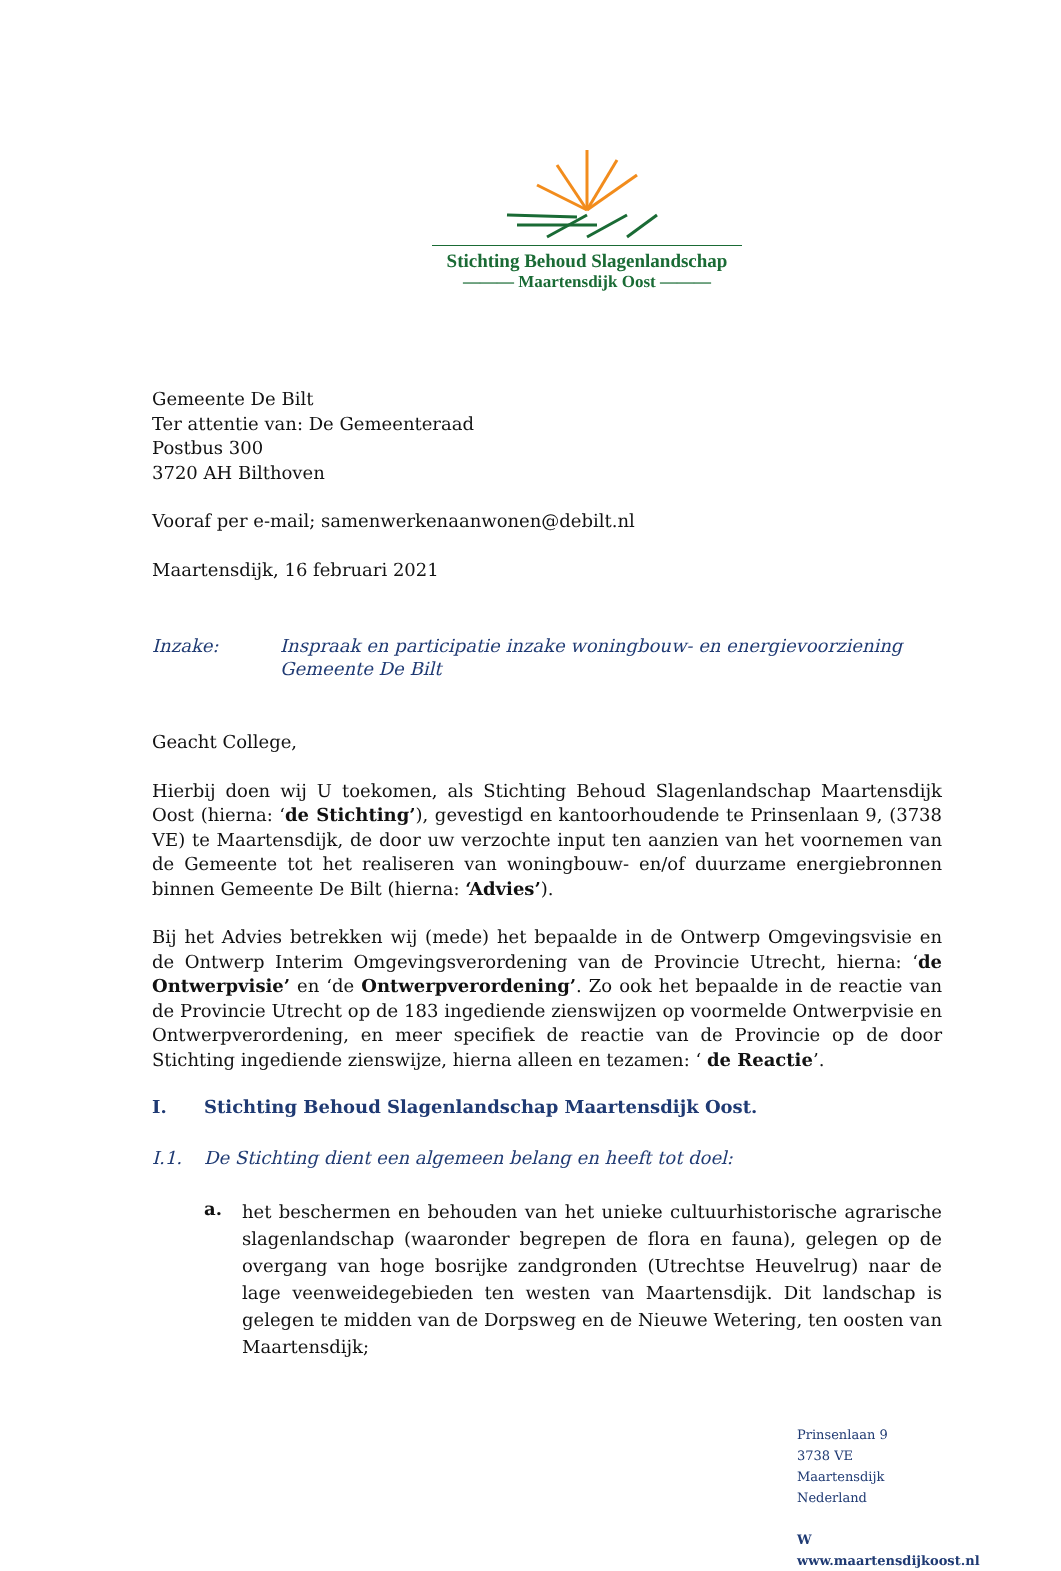Stichting Behoud Slagenlandschap
——— Maartensdijk Oost ———
Gemeente De Bilt
Ter attentie van: De Gemeenteraad
Postbus 300
3720 AH Bilthoven
Vooraf per e-mail; samenwerkenaanwonen@debilt.nl
Maartensdijk, 16 februari 2021
Inzake: Inspraak en participatie inzake woningbouw- en energievoorziening Gemeente De Bilt
Geacht College,
Hierbij doen wij U toekomen, als Stichting Behoud Slagenlandschap Maartensdijk Oost (hierna: ‘de Stichting’), gevestigd en kantoorhoudende te Prinsenlaan 9, (3738 VE) te Maartensdijk, de door uw verzochte input ten aanzien van het voornemen van de Gemeente tot het realiseren van woningbouw- en/of duurzame energiebronnen binnen Gemeente De Bilt (hierna: ‘Advies’).
Bij het Advies betrekken wij (mede) het bepaalde in de Ontwerp Omgevingsvisie en de Ontwerp Interim Omgevingsverordening van de Provincie Utrecht, hierna: ‘de Ontwerpvisie’ en ‘de Ontwerpverordening’. Zo ook het bepaalde in de reactie van de Provincie Utrecht op de 183 ingediende zienswijzen op voormelde Ontwerpvisie en Ontwerpverordening, en meer specifiek de reactie van de Provincie op de door Stichting ingediende zienswijze, hierna alleen en tezamen: ‘ de Reactie’.
I. Stichting Behoud Slagenlandschap Maartensdijk Oost.
I.1. De Stichting dient een algemeen belang en heeft tot doel:
a.
het beschermen en behouden van het unieke cultuurhistorische agrarische slagenlandschap (waaronder begrepen de flora en fauna), gelegen op de overgang van hoge bosrijke zandgronden (Utrechtse Heuvelrug) naar de lage veenweidegebieden ten westen van Maartensdijk. Dit landschap is gelegen te midden van de Dorpsweg en de Nieuwe Wetering, ten oosten van Maartensdijk;
Prinsenlaan 9
3738 VE Maartensdijk
Nederland
W www.maartensdijkoost.nl